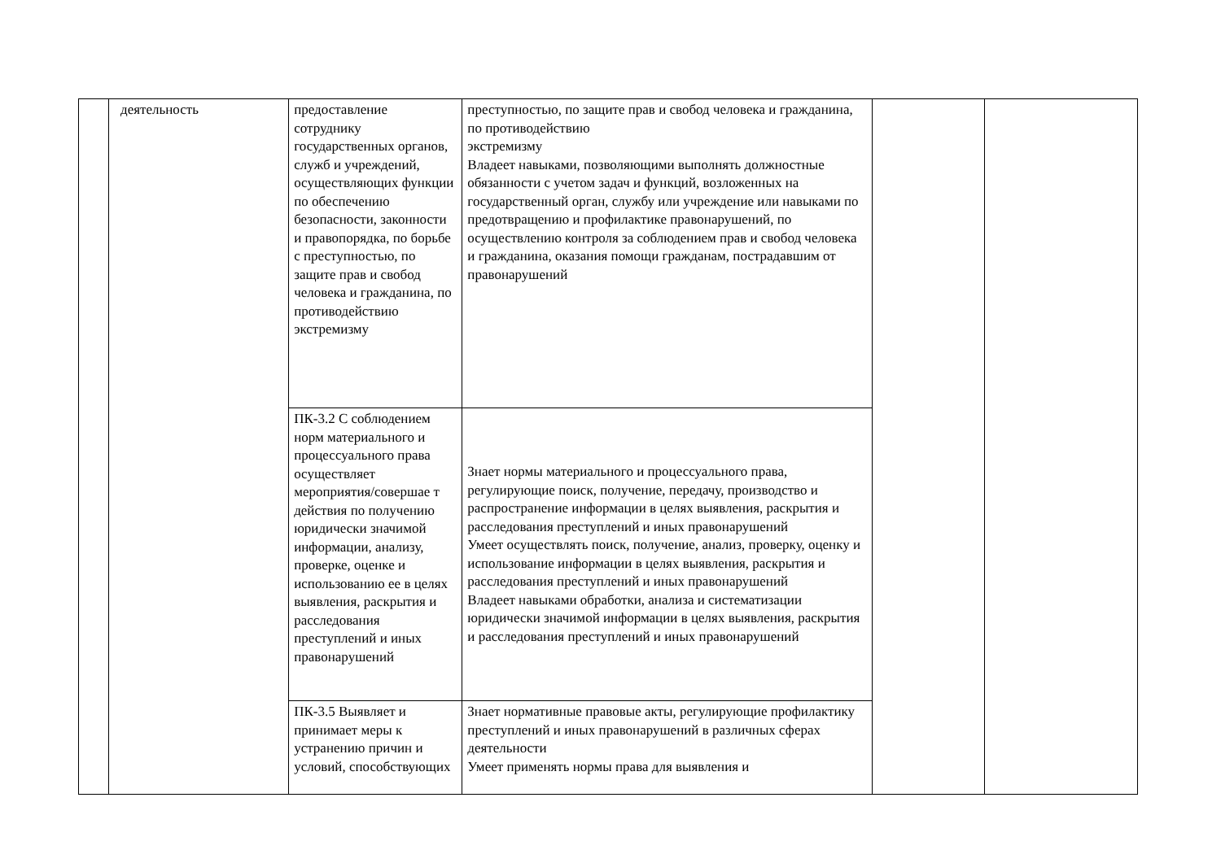| | деятельность | предоставление сотруднику государственных органов, служб и учреждений, осуществляющих функции по обеспечению безопасности, законности и правопорядка, по борьбе с преступностью, по защите прав и свобод человека и гражданина, по противодействию экстремизму | преступностью, по защите прав и свобод человека и гражданина, по противодействию экстремизму Владеет навыками, позволяющими выполнять должностные обязанности с учетом задач и функций, возложенных на государственный орган, службу или учреждение или навыками по предотвращению и профилактике правонарушений, по осуществлению контроля за соблюдением прав и свобод человека и гражданина, оказания помощи гражданам, пострадавшим от правонарушений | | |
| | | ПК-3.2 С соблюдением норм материального и процессуального права осуществляет мероприятия/совершае т действия по получению юридически значимой информации, анализу, проверке, оценке и использованию ее в целях выявления, раскрытия и расследования преступлений и иных правонарушений | Знает нормы материального и процессуального права, регулирующие поиск, получение, передачу, производство и распространение информации в целях выявления, раскрытия и расследования преступлений и иных правонарушений Умеет осуществлять поиск, получение, анализ, проверку, оценку и использование информации в целях выявления, раскрытия и расследования преступлений и иных правонарушений Владеет навыками обработки, анализа и систематизации юридически значимой информации в целях выявления, раскрытия и расследования преступлений и иных правонарушений | | |
| | | ПК-3.5 Выявляет и принимает меры к устранению причин и условий, способствующих | Знает нормативные правовые акты, регулирующие профилактику преступлений и иных правонарушений в различных сферах деятельности Умеет применять нормы права для выявления и | | |